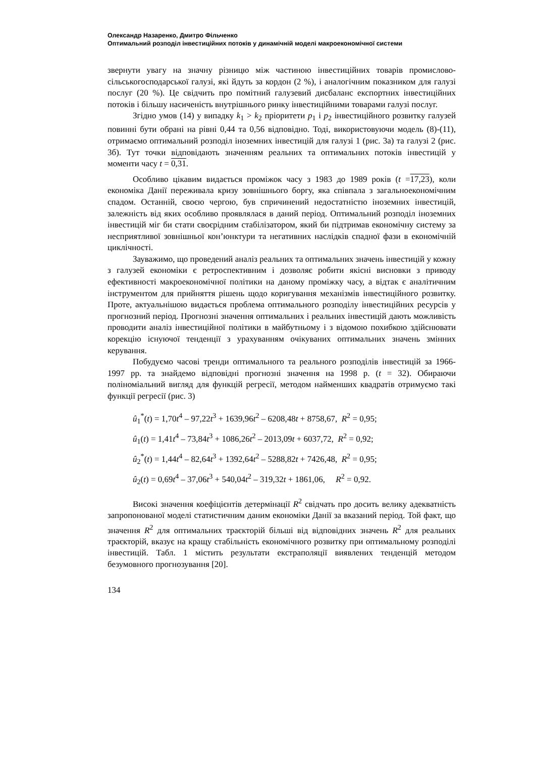Олександр Назаренко, Дмитро Фільченко
Оптимальний розподіл інвестиційних потоків у динамічній моделі макроекономічної системи
звернути увагу на значну різницю між частиною інвестиційних товарів промислово-сільськогосподарської галузі, які йдуть за кордон (2 %), і аналогічним показником для галузі послуг (20 %). Це свідчить про помітний галузевий дисбаланс експортних інвестиційних потоків і більшу насиченість внутрішнього ринку інвестиційними товарами галузі послуг.
Згідно умов (14) у випадку k<sub>1</sub> > k<sub>2</sub> пріоритети p<sub>1</sub> і p<sub>2</sub> інвестиційного розвитку галузей повинні бути обрані на рівні 0,44 та 0,56 відповідно. Тоді, використовуючи модель (8)-(11), отримаємо оптимальний розподіл іноземних інвестицій для галузі 1 (рис. 3а) та галузі 2 (рис. 3б). Тут точки відповідають значенням реальних та оптимальних потоків інвестицій у моменти часу t = 0,31.
Особливо цікавим видається проміжок часу з 1983 до 1989 років (t =17,23), коли економіка Данії переживала кризу зовнішнього боргу, яка співпала з загальноекономічним спадом. Останній, своєю чергою, був спричинений недостатністю іноземних інвестицій, залежність від яких особливо проявлялася в даний період. Оптимальний розподіл іноземних інвестицій міг би стати своєрідним стабілізатором, який би підтримав економічну систему за несприятливої зовнішньої кон’юнктури та негативних наслідків спадної фази в економічній циклічності.
Зауважимо, що проведений аналіз реальних та оптимальних значень інвестицій у кожну з галузей економіки є ретроспективним і дозволяє робити якісні висновки з приводу ефективності макроекономічної політики на даному проміжку часу, а відтак є аналітичним інструментом для прийняття рішень щодо коригування механізмів інвестиційного розвитку. Проте, актуальнішою видається проблема оптимального розподілу інвестиційних ресурсів у прогнозний період. Прогнозні значення оптимальних і реальних інвестицій дають можливість проводити аналіз інвестиційної політики в майбутньому і з відомою похибкою здійснювати корекцію існуючої тенденції з урахуванням очікуваних оптимальних значень змінних керування.
Побудуємо часові тренди оптимального та реального розподілів інвестицій за 1966-1997 рр. та знайдемо відповідні прогнозні значення на 1998 р. (t = 32). Обираючи поліноміальний вигляд для функцій регресії, методом найменших квадратів отримуємо такі функції регресії (рис. 3)
û<sub>1</sub><sup>*</sup>(t) = 1,70t<sup>4</sup> – 97,22t<sup>3</sup> + 1639,96t<sup>2</sup> – 6208,48t + 8758,67, R<sup>2</sup> = 0,95;
û<sub>1</sub>(t) = 1,41t<sup>4</sup> – 73,84t<sup>3</sup> + 1086,26t<sup>2</sup> – 2013,09t + 6037,72, R<sup>2</sup> = 0,92;
û<sub>2</sub><sup>*</sup>(t) = 1,44t<sup>4</sup> – 82,64t<sup>3</sup> + 1392,64t<sup>2</sup> – 5288,82t + 7426,48, R<sup>2</sup> = 0,95;
û<sub>2</sub>(t) = 0,69t<sup>4</sup> – 37,06t<sup>3</sup> + 540,04t<sup>2</sup> – 319,32t + 1861,06, R<sup>2</sup> = 0,92.
Високі значення коефіцієнтів детермінації R<sup>2</sup> свідчать про досить велику адекватність запропонованої моделі статистичним даним економіки Данії за вказаний період. Той факт, що значення R<sup>2</sup> для оптимальних траєкторій більші від відповідних значень R<sup>2</sup> для реальних траєкторій, вказує на кращу стабільність економічного розвитку при оптимальному розподілі інвестицій. Табл. 1 містить результати екстраполяції виявлених тенденцій методом безумовного прогнозування [20].
134